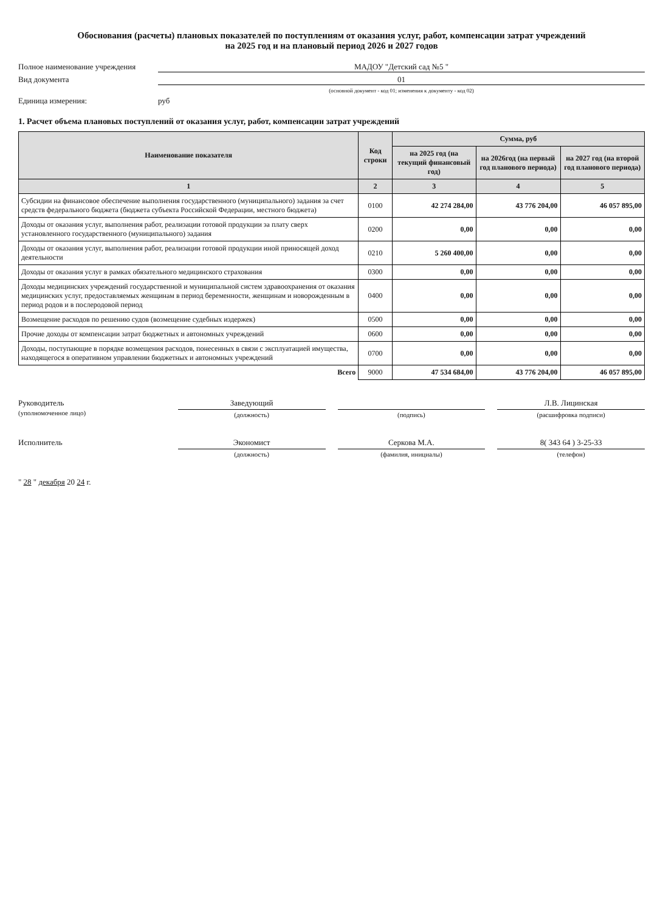Обоснования (расчеты) плановых показателей по поступлениям от оказания услуг, работ, компенсации затрат учреждений
на 2025 год и на плановый период 2026 и 2027 годов
Полное наименование учреждения МАДОУ "Детский сад №5 "
Вид документа 01
(основной документ - код 01; изменения к документу - код 02)
Единица измерения: руб
1. Расчет объема плановых поступлений от оказания услуг, работ, компенсации затрат учреждений
| Наименование показателя | Код строки | Сумма, руб | | |
| --- | --- | --- | --- | --- |
| | | на 2025 год (на текущий финансовый год) | на 2026год (на первый год планового периода) | на 2027 год (на второй год планового периода) |
| 1 | 2 | 3 | 4 | 5 |
| Субсидии на финансовое обеспечение выполнения государственного (муниципального) задания за счет средств федерального бюджета (бюджета субъекта Российской Федерации, местного бюджета) | 0100 | 42 274 284,00 | 43 776 204,00 | 46 057 895,00 |
| Доходы от оказания услуг, выполнения работ, реализации готовой продукции за плату сверх установленного государственного (муниципального) задания | 0200 | 0,00 | 0,00 | 0,00 |
| Доходы от оказания услуг, выполнения работ, реализации готовой продукции иной приносящей доход деятельности | 0210 | 5 260 400,00 | 0,00 | 0,00 |
| Доходы от оказания услуг в рамках обязательного медицинского страхования | 0300 | 0,00 | 0,00 | 0,00 |
| Доходы медицинских учреждений государственной и муниципальной систем здравоохранения от оказания медицинских услуг, предоставляемых женщинам в период беременности, женщинам и новорожденным в период родов и в послеродовой период | 0400 | 0,00 | 0,00 | 0,00 |
| Возмещение расходов по решению судов (возмещение судебных издержек) | 0500 | 0,00 | 0,00 | 0,00 |
| Прочие доходы от компенсации затрат бюджетных и автономных учреждений | 0600 | 0,00 | 0,00 | 0,00 |
| Доходы, поступающие в порядке возмещения расходов, понесенных в связи с эксплуатацией имущества, находящегося в оперативном управлении бюджетных и автономных учреждений | 0700 | 0,00 | 0,00 | 0,00 |
| Всего | 9000 | 47 534 684,00 | 43 776 204,00 | 46 057 895,00 |
Руководитель
(уполномоченное лицо)
Заведующий
(должность)
(подпись)
Л.В. Лицинская
(расшифровка подписи)
Исполнитель Экономист
(должность)
Серкова М.А.
(фамилия, инициалы)
8( 343 64 ) 3-25-33
(телефон)
" 28 " декабря 20 24 г.